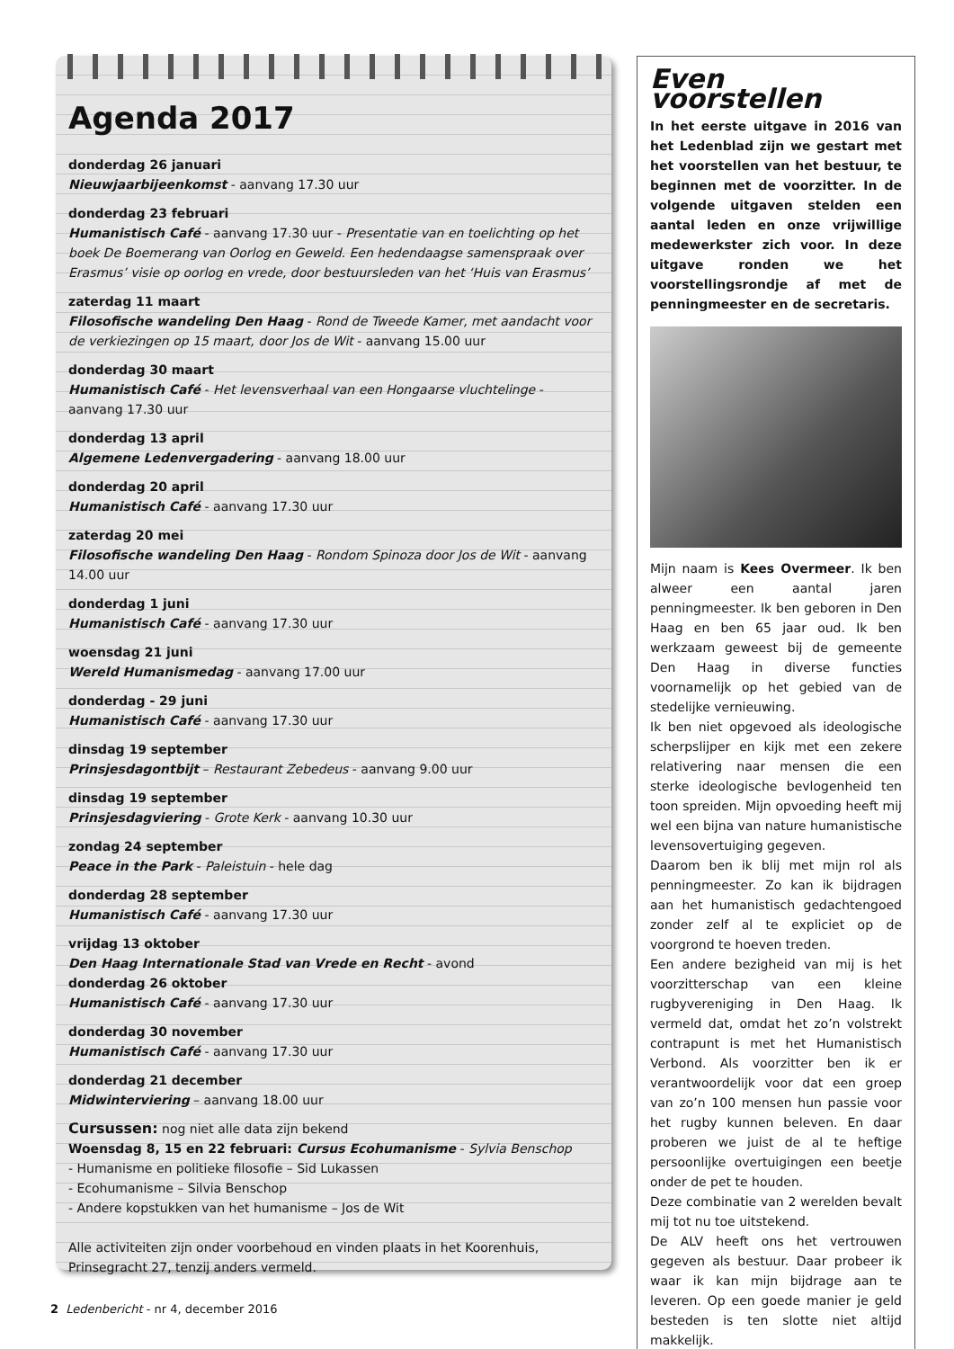Agenda 2017
donderdag 26 januari
Nieuwjaarbijeenkomst - aanvang 17.30 uur
donderdag 23 februari
Humanistisch Café - aanvang 17.30 uur - Presentatie van en toelichting op het boek De Boemerang van Oorlog en Geweld. Een hedendaagse samenspraak over Erasmus’ visie op oorlog en vrede, door bestuursleden van het ‘Huis van Erasmus’
zaterdag 11 maart
Filosofische wandeling Den Haag - Rond de Tweede Kamer, met aandacht voor de verkiezingen op 15 maart, door Jos de Wit - aanvang 15.00 uur
donderdag 30 maart
Humanistisch Café - Het levensverhaal van een Hongaarse vluchtelinge - aanvang 17.30 uur
donderdag 13 april
Algemene Ledenvergadering - aanvang 18.00 uur
donderdag 20 april
Humanistisch Café - aanvang 17.30 uur
zaterdag 20 mei
Filosofische wandeling Den Haag - Rondom Spinoza door Jos de Wit - aanvang 14.00 uur
donderdag 1 juni
Humanistisch Café - aanvang 17.30 uur
woensdag 21 juni
Wereld Humanismedag - aanvang 17.00 uur
donderdag - 29 juni
Humanistisch Café - aanvang 17.30 uur
dinsdag 19 september
Prinsjesdagontbijt – Restaurant Zebedeus - aanvang 9.00 uur
dinsdag 19 september
Prinsjesdagviering - Grote Kerk - aanvang 10.30 uur
zondag 24 september
Peace in the Park - Paleistuin - hele dag
donderdag 28 september
Humanistisch Café - aanvang 17.30 uur
vrijdag 13 oktober
Den Haag Internationale Stad van Vrede en Recht - avond
donderdag 26 oktober
Humanistisch Café - aanvang 17.30 uur
donderdag 30 november
Humanistisch Café - aanvang 17.30 uur
donderdag 21 december
Midwinterviering – aanvang 18.00 uur
Cursussen: nog niet alle data zijn bekend
Woensdag 8, 15 en 22 februari: Cursus Ecohumanisme - Sylvia Benschop
- Humanisme en politieke filosofie – Sid Lukassen
- Ecohumanisme – Silvia Benschop
- Andere kopstukken van het humanisme – Jos de Wit
Alle activiteiten zijn onder voorbehoud en vinden plaats in het Koorenhuis, Prinsegracht 27, tenzij anders vermeld.
Even voorstellen
In het eerste uitgave in 2016 van het Ledenblad zijn we gestart met het voorstellen van het bestuur, te beginnen met de voorzitter. In de volgende uitgaven stelden een aantal leden en onze vrijwillige medewerkster zich voor. In deze uitgave ronden we het voorstellingsrondje af met de penningmeester en de secretaris.
Mijn naam is Kees Overmeer. Ik ben alweer een aantal jaren penningmeester. Ik ben geboren in Den Haag en ben 65 jaar oud. Ik ben werkzaam geweest bij de gemeente Den Haag in diverse functies voornamelijk op het gebied van de stedelijke vernieuwing.
Ik ben niet opgevoed als ideologische scherpslijper en kijk met een zekere relativering naar mensen die een sterke ideologische bevlogenheid ten toon spreiden. Mijn opvoeding heeft mij wel een bijna van nature humanistische levensovertuiging gegeven.
Daarom ben ik blij met mijn rol als penningmeester. Zo kan ik bijdragen aan het humanistisch gedachtengoed zonder zelf al te expliciet op de voorgrond te hoeven treden.
Een andere bezigheid van mij is het voorzitterschap van een kleine rugbyvereniging in Den Haag. Ik vermeld dat, omdat het zo’n volstrekt contrapunt is met het Humanistisch Verbond. Als voorzitter ben ik er verantwoordelijk voor dat een groep van zo’n 100 mensen hun passie voor het rugby kunnen beleven. En daar proberen we juist de al te heftige persoonlijke overtuigingen een beetje onder de pet te houden.
Deze combinatie van 2 werelden bevalt mij tot nu toe uitstekend.
De ALV heeft ons het vertrouwen gegeven als bestuur. Daar probeer ik waar ik kan mijn bijdrage aan te leveren. Op een goede manier je geld besteden is ten slotte niet altijd makkelijk.
2 Ledenbericht - nr 4, december 2016